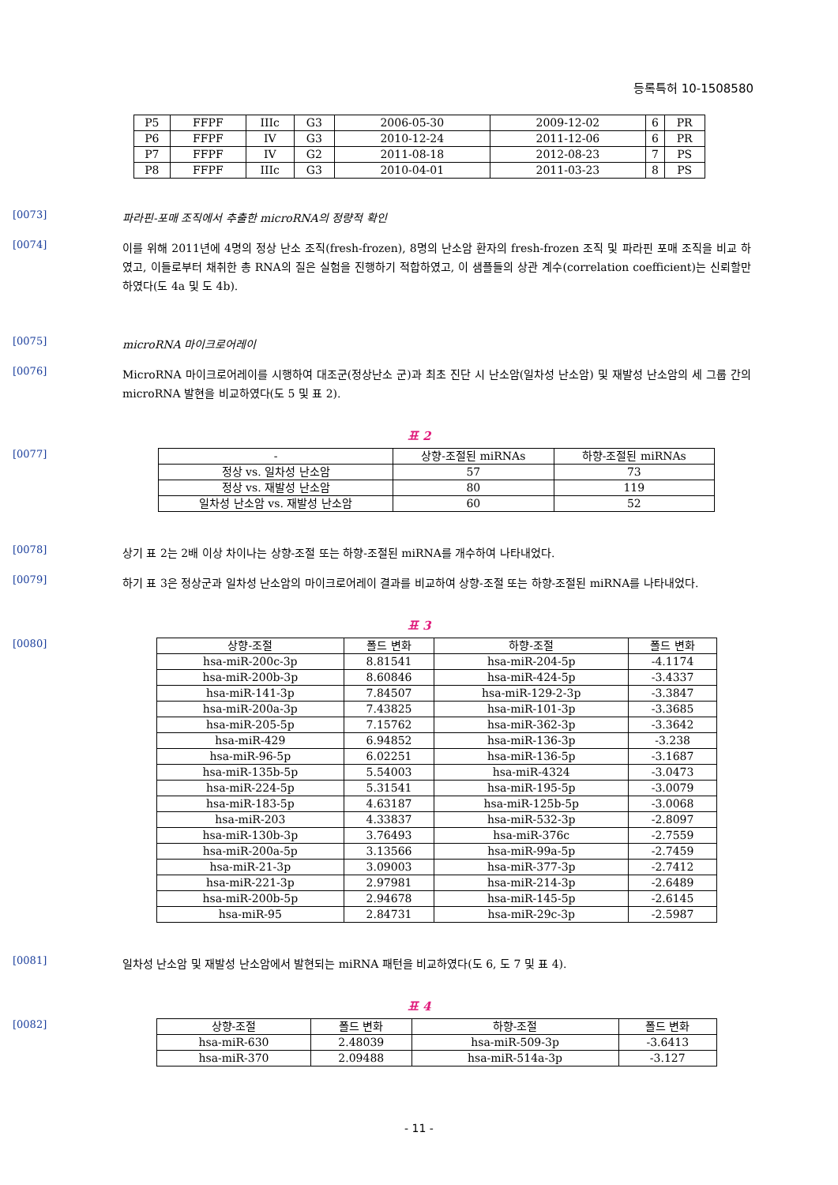등록특허 10-1508580
| P5 | FFPF | IIIc | G3 | 2006-05-30 | 2009-12-02 | 6 | PR |
| P6 | FFPF | IV | G3 | 2010-12-24 | 2011-12-06 | 6 | PR |
| P7 | FFPF | IV | G2 | 2011-08-18 | 2012-08-23 | 7 | PS |
| P8 | FFPF | IIIc | G3 | 2010-04-01 | 2011-03-23 | 8 | PS |
[0073]
파라핀-포매 조직에서 추출한 microRNA의 정량적 확인
[0074]
이를 위해 2011년에 4명의 정상 난소 조직(fresh-frozen), 8명의 난소암 환자의 fresh-frozen 조직 및 파라핀 포매 조직을 비교 하였고, 이들로부터 채취한 총 RNA의 질은 실험을 진행하기 적합하였고, 이 샘플들의 상관 계수(correlation coefficient)는 신뢰할만 하였다(도 4a 및 도 4b).
[0075]
microRNA 마이크로어레이
[0076]
MicroRNA 마이크로어레이를 시행하여 대조군(정상난소 군)과 최초 진단 시 난소암(일차성 난소암) 및 재발성 난소암의 세 그룹 간의 microRNA 발현을 비교하였다(도 5 및 표 2).
표 2
[0077]
| - | 상향-조절된 miRNAs | 하향-조절된 miRNAs |
| --- | --- | --- |
| 정상 vs. 일차성 난소암 | 57 | 73 |
| 정상 vs. 재발성 난소암 | 80 | 119 |
| 일차성 난소암 vs. 재발성 난소암 | 60 | 52 |
[0078]
상기 표 2는 2배 이상 차이나는 상향-조절 또는 하향-조절된 miRNA를 개수하여 나타내었다.
[0079]
하기 표 3은 정상군과 일차성 난소암의 마이크로어레이 결과를 비교하여 상향-조절 또는 하향-조절된 miRNA를 나타내었다.
표 3
[0080]
| 상향-조절 | 폴드 변화 | 하향-조절 | 폴드 변화 |
| --- | --- | --- | --- |
| hsa-miR-200c-3p | 8.81541 | hsa-miR-204-5p | -4.1174 |
| hsa-miR-200b-3p | 8.60846 | hsa-miR-424-5p | -3.4337 |
| hsa-miR-141-3p | 7.84507 | hsa-miR-129-2-3p | -3.3847 |
| hsa-miR-200a-3p | 7.43825 | hsa-miR-101-3p | -3.3685 |
| hsa-miR-205-5p | 7.15762 | hsa-miR-362-3p | -3.3642 |
| hsa-miR-429 | 6.94852 | hsa-miR-136-3p | -3.238 |
| hsa-miR-96-5p | 6.02251 | hsa-miR-136-5p | -3.1687 |
| hsa-miR-135b-5p | 5.54003 | hsa-miR-4324 | -3.0473 |
| hsa-miR-224-5p | 5.31541 | hsa-miR-195-5p | -3.0079 |
| hsa-miR-183-5p | 4.63187 | hsa-miR-125b-5p | -3.0068 |
| hsa-miR-203 | 4.33837 | hsa-miR-532-3p | -2.8097 |
| hsa-miR-130b-3p | 3.76493 | hsa-miR-376c | -2.7559 |
| hsa-miR-200a-5p | 3.13566 | hsa-miR-99a-5p | -2.7459 |
| hsa-miR-21-3p | 3.09003 | hsa-miR-377-3p | -2.7412 |
| hsa-miR-221-3p | 2.97981 | hsa-miR-214-3p | -2.6489 |
| hsa-miR-200b-5p | 2.94678 | hsa-miR-145-5p | -2.6145 |
| hsa-miR-95 | 2.84731 | hsa-miR-29c-3p | -2.5987 |
[0081]
일차성 난소암 및 재발성 난소암에서 발현되는 miRNA 패턴을 비교하였다(도 6, 도 7 및 표 4).
표 4
[0082]
| 상향-조절 | 폴드 변화 | 하향-조절 | 폴드 변화 |
| --- | --- | --- | --- |
| hsa-miR-630 | 2.48039 | hsa-miR-509-3p | -3.6413 |
| hsa-miR-370 | 2.09488 | hsa-miR-514a-3p | -3.127 |
- 11 -